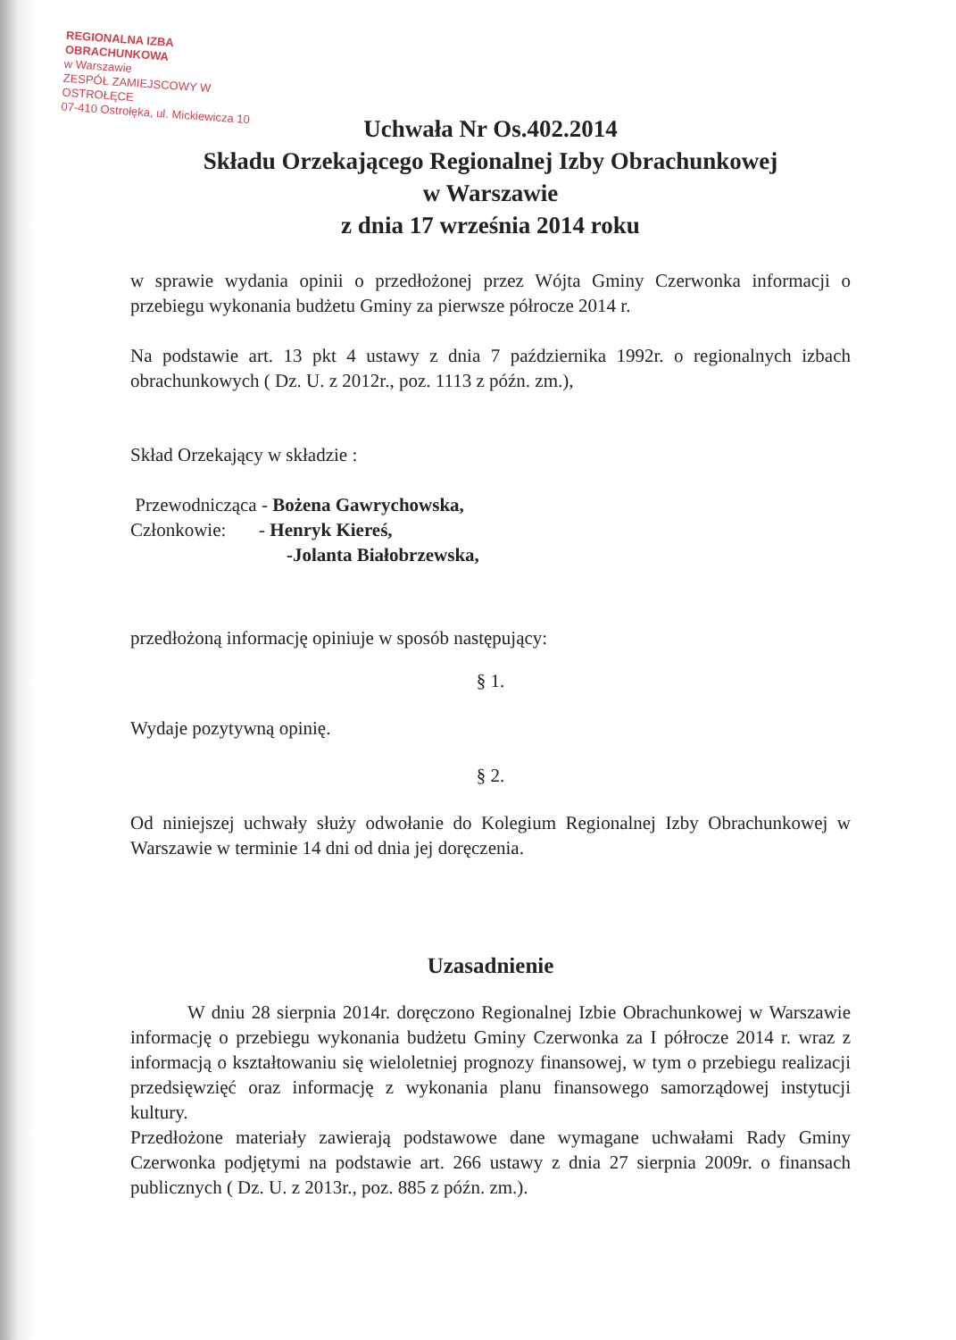REGIONALNA IZBA OBRACHUNKOWA
w Warszawie
ZESPÓŁ ZAMIEJSCOWY W OSTROŁĘCE
07-410 Ostrołęka, ul. Mickiewicza 10
Uchwała Nr Os.402.2014
Składu Orzekającego Regionalnej Izby Obrachunkowej
w Warszawie
z dnia 17 września 2014 roku
w sprawie wydania opinii o przedłożonej przez Wójta Gminy Czerwonka informacji o przebiegu wykonania budżetu Gminy za pierwsze półrocze 2014 r.
Na podstawie art. 13 pkt 4 ustawy z dnia 7 października 1992r. o regionalnych izbach obrachunkowych ( Dz. U. z 2012r., poz. 1113 z późn. zm.),
Skład Orzekający w składzie :
Przewodnicząca - Bożena Gawrychowska,
Członkowie: - Henryk Kiereś,
-Jolanta Białobrzewska,
przedłożoną informację opiniuje w sposób następujący:
§ 1.
Wydaje pozytywną opinię.
§ 2.
Od niniejszej uchwały służy odwołanie do Kolegium Regionalnej Izby Obrachunkowej w Warszawie w terminie 14 dni od dnia jej doręczenia.
Uzasadnienie
W dniu 28 sierpnia 2014r. doręczono Regionalnej Izbie Obrachunkowej w Warszawie informację o przebiegu wykonania budżetu Gminy Czerwonka za I półrocze 2014 r. wraz z informacją o kształtowaniu się wieloletniej prognozy finansowej, w tym o przebiegu realizacji przedsięwzięć oraz informację z wykonania planu finansowego samorządowej instytucji kultury.
Przedłożone materiały zawierają podstawowe dane wymagane uchwałami Rady Gminy Czerwonka podjętymi na podstawie art. 266 ustawy z dnia 27 sierpnia 2009r. o finansach publicznych ( Dz. U. z 2013r., poz. 885 z późn. zm.).